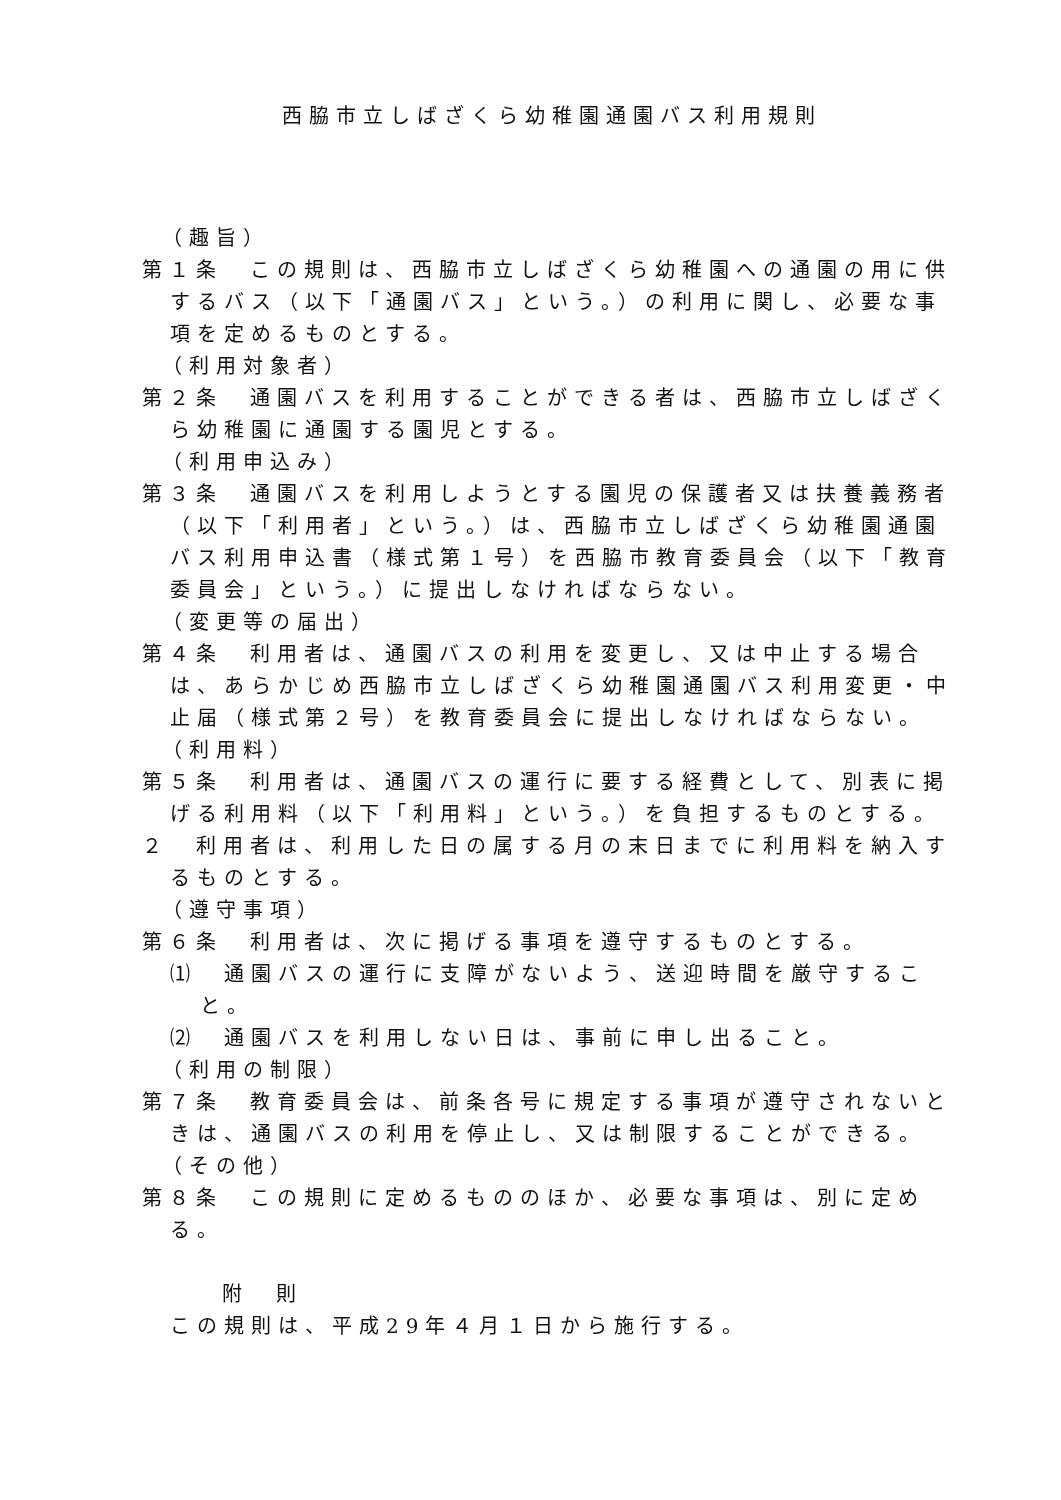西脇市立しばざくら幼稚園通園バス利用規則
（趣旨）
第１条　この規則は、西脇市立しばざくら幼稚園への通園の用に供するバス（以下「通園バス」という。）の利用に関し、必要な事項を定めるものとする。
（利用対象者）
第２条　通園バスを利用することができる者は、西脇市立しばざくら幼稚園に通園する園児とする。
（利用申込み）
第３条　通園バスを利用しようとする園児の保護者又は扶養義務者（以下「利用者」という。）は、西脇市立しばざくら幼稚園通園バス利用申込書（様式第１号）を西脇市教育委員会（以下「教育委員会」という。）に提出しなければならない。
（変更等の届出）
第４条　利用者は、通園バスの利用を変更し、又は中止する場合は、あらかじめ西脇市立しばざくら幼稚園通園バス利用変更・中止届（様式第２号）を教育委員会に提出しなければならない。
（利用料）
第５条　利用者は、通園バスの運行に要する経費として、別表に掲げる利用料（以下「利用料」という。）を負担するものとする。
２　利用者は、利用した日の属する月の末日までに利用料を納入するものとする。
（遵守事項）
第６条　利用者は、次に掲げる事項を遵守するものとする。
⑴　通園バスの運行に支障がないよう、送迎時間を厳守すること。
⑵　通園バスを利用しない日は、事前に申し出ること。
（利用の制限）
第７条　教育委員会は、前条各号に規定する事項が遵守されないときは、通園バスの利用を停止し、又は制限することができる。
（その他）
第８条　この規則に定めるもののほか、必要な事項は、別に定める。
附　則
この規則は、平成29年４月１日から施行する。